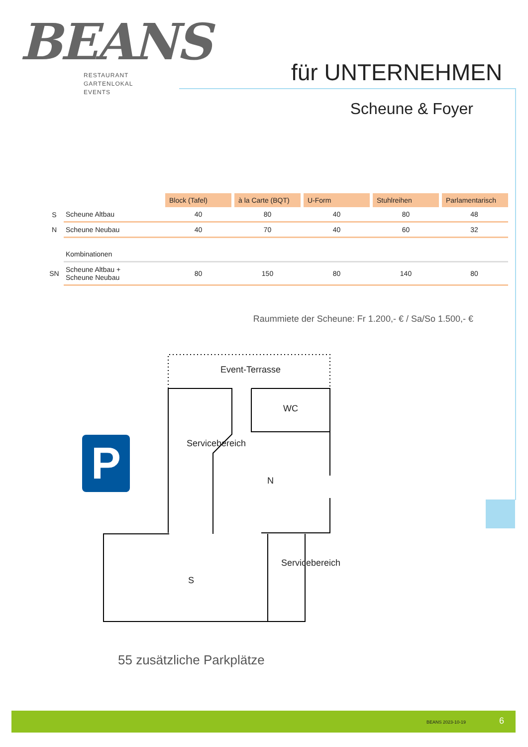BEANS
RESTAURANT
GARTENLOKAL
EVENTS
für UNTERNEHMEN
Scheune & Foyer
| | | Block (Tafel) | à la Carte (BQT) | U-Form | Stuhlreihen | Parlamentarisch |
| S | Scheune Altbau | 40 | 80 | 40 | 80 | 48 |
| N | Scheune Neubau | 40 | 70 | 40 | 60 | 32 |
| | Kombinationen | | | | | |
| SN | Scheune Altbau + Scheune Neubau | 80 | 150 | 80 | 140 | 80 |
Raummiete der Scheune: Fr 1.200,- € / Sa/So 1.500,- €
Event-Terrasse
WC
N
S
Servicebereich
Servicebereich
P
55 zusätzliche Parkplätze
BEANS 2023-10-19 6